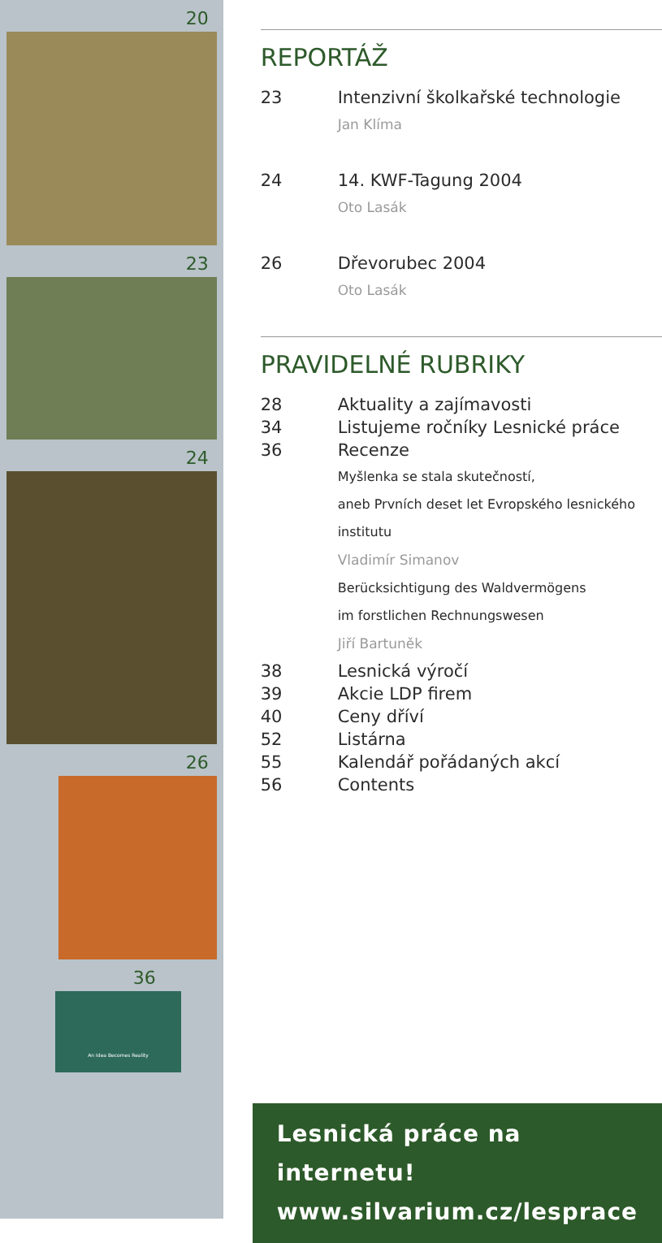20
23
24
26
36
An Idea Becomes Reality
REPORTÁŽ
23 Intenzivní školkařské technologie
Jan Klíma
24 14. KWF-Tagung 2004
Oto Lasák
26 Dřevorubec 2004
Oto Lasák
PRAVIDELNÉ RUBRIKY
28 Aktuality a zajímavosti
34 Listujeme ročníky Lesnické práce
36 Recenze
Myšlenka se stala skutečností,
aneb Prvních deset let Evropského lesnického institutu
Vladimír Simanov
Berücksichtigung des Waldvermögens
im forstlichen Rechnungswesen
Jiří Bartuněk
38 Lesnická výročí
39 Akcie LDP firem
40 Ceny dříví
52 Listárna
55 Kalendář pořádaných akcí
56 Contents
Lesnická práce na internetu!
www.silvarium.cz/lesprace